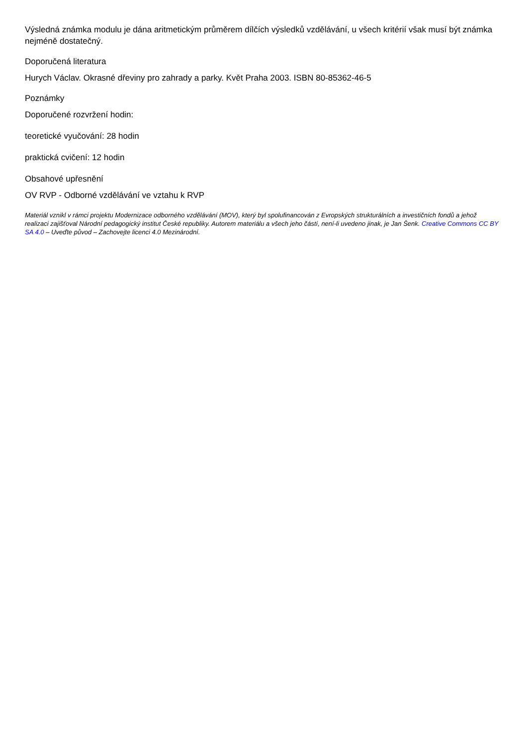Výsledná známka modulu je dána aritmetickým průměrem dílčích výsledků vzdělávání, u všech kritérií však musí být známka nejméně dostatečný.
Doporučená literatura
Hurych Václav. Okrasné dřeviny pro zahrady a parky. Květ Praha 2003. ISBN 80-85362-46-5
Poznámky
Doporučené rozvržení hodin:
teoretické vyučování: 28 hodin
praktická cvičení: 12 hodin
Obsahové upřesnění
OV RVP - Odborné vzdělávání ve vztahu k RVP
Materiál vznikl v rámci projektu Modernizace odborného vzdělávání (MOV), který byl spolufinancován z Evropských strukturálních a investičních fondů a jehož realizaci zajišťoval Národní pedagogický institut České republiky. Autorem materiálu a všech jeho částí, není-li uvedeno jinak, je Jan Šenk. Creative Commons CC BY SA 4.0 – Uveďte původ – Zachovejte licenci 4.0 Mezinárodní.